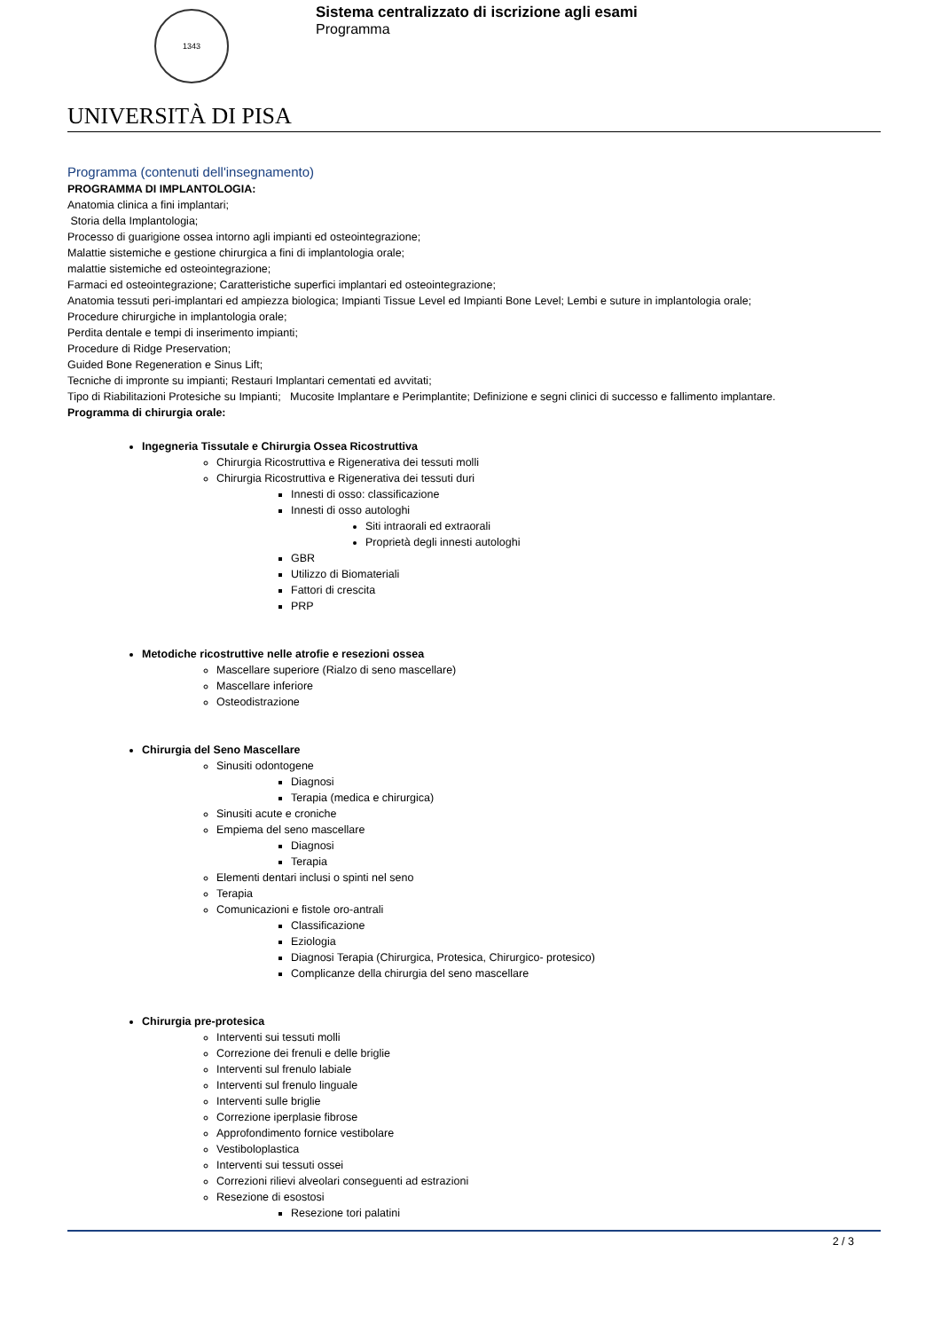1343
Sistema centralizzato di iscrizione agli esami
Programma
UNIVERSITÀ DI PISA
Programma (contenuti dell'insegnamento)
PROGRAMMA DI IMPLANTOLOGIA:
Anatomia clinica a fini implantari;
Storia della Implantologia;
Processo di guarigione ossea intorno agli impianti ed osteointegrazione;
Malattie sistemiche e gestione chirurgica a fini di implantologia orale;
malattie sistemiche ed osteointegrazione;
Farmaci ed osteointegrazione; Caratteristiche superfici implantari ed osteointegrazione;
Anatomia tessuti peri-implantari ed ampiezza biologica; Impianti Tissue Level ed Impianti Bone Level; Lembi e suture in implantologia orale;
Procedure chirurgiche in implantologia orale;
Perdita dentale e tempi di inserimento impianti;
Procedure di Ridge Preservation;
Guided Bone Regeneration e Sinus Lift;
Tecniche di impronte su impianti; Restauri Implantari cementati ed avvitati;
Tipo di Riabilitazioni Protesiche su Impianti; Mucosite Implantare e Perimplantite; Definizione e segni clinici di successo e fallimento implantare.
Programma di chirurgia orale:
Ingegneria Tissutale e Chirurgia Ossea Ricostruttiva
Chirurgia Ricostruttiva e Rigenerativa dei tessuti molli
Chirurgia Ricostruttiva e Rigenerativa dei tessuti duri
Innesti di osso: classificazione
Innesti di osso autologhi
Siti intraorali ed extraorali
Proprietà degli innesti autologhi
GBR
Utilizzo di Biomateriali
Fattori di crescita
PRP
Metodiche ricostruttive nelle atrofie e resezioni ossea
Mascellare superiore (Rialzo di seno mascellare)
Mascellare inferiore
Osteodistrazione
Chirurgia del Seno Mascellare
Sinusiti odontogene
Diagnosi
Terapia (medica e chirurgica)
Sinusiti acute e croniche
Empiema del seno mascellare
Diagnosi
Terapia
Elementi dentari inclusi o spinti nel seno
Terapia
Comunicazioni e fistole oro-antrali
Classificazione
Eziologia
Diagnosi Terapia (Chirurgica, Protesica, Chirurgico- protesico)
Complicanze della chirurgia del seno mascellare
Chirurgia pre-protesica
Interventi sui tessuti molli
Correzione dei frenuli e delle briglie
Interventi sul frenulo labiale
Interventi sul frenulo linguale
Interventi sulle briglie
Correzione iperplasie fibrose
Approfondimento fornice vestibolare
Vestiboloplastica
Interventi sui tessuti ossei
Correzioni rilievi alveolari conseguenti ad estrazioni
Resezione di esostosi
Resezione tori palatini
2 / 3